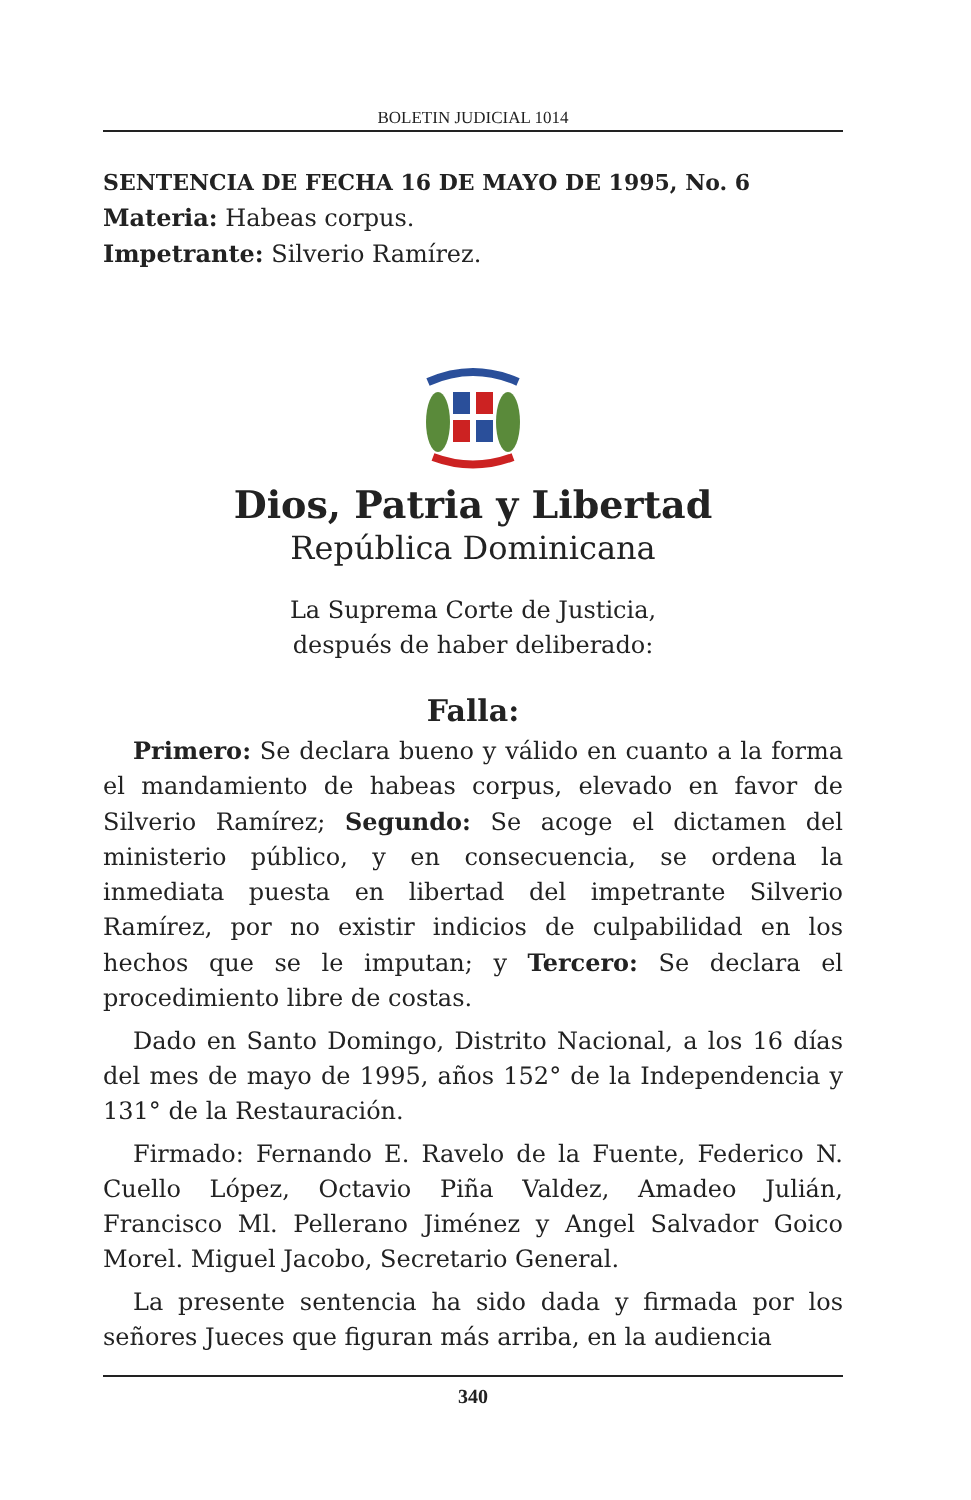BOLETIN JUDICIAL 1014
SENTENCIA DE FECHA 16 DE MAYO DE 1995, No. 6
Materia: Habeas corpus.
Impetrante: Silverio Ramírez.
Dios, Patria y Libertad
República Dominicana
La Suprema Corte de Justicia,
después de haber deliberado:
Falla:
Primero: Se declara bueno y válido en cuanto a la forma el mandamiento de habeas corpus, elevado en favor de Silverio Ramírez; Segundo: Se acoge el dictamen del ministerio público, y en consecuencia, se ordena la inmediata puesta en libertad del impetrante Silverio Ramírez, por no existir indicios de culpabilidad en los hechos que se le imputan; y Tercero: Se declara el procedimiento libre de costas.
Dado en Santo Domingo, Distrito Nacional, a los 16 días del mes de mayo de 1995, años 152° de la Independencia y 131° de la Restauración.
Firmado: Fernando E. Ravelo de la Fuente, Federico N. Cuello López, Octavio Piña Valdez, Amadeo Julián, Francisco Ml. Pellerano Jiménez y Angel Salvador Goico Morel. Miguel Jacobo, Secretario General.
La presente sentencia ha sido dada y firmada por los señores Jueces que figuran más arriba, en la audiencia
340